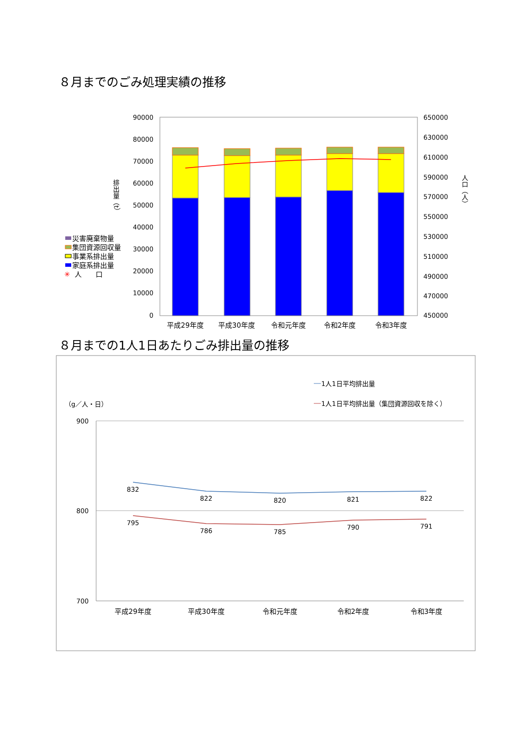８月までのごみ処理実績の推移
90000
80000
70000
60000
50000
40000
30000
20000
10000
0
650000
630000
610000
590000
570000
550000
530000
510000
490000
470000
450000
平成29年度
平成30年度
令和元年度
令和2年度
令和3年度
排出量（t）
人口（人）
災害廃棄物量
集団資源回収量
事業系排出量
家庭系排出量
✳
人　　口
８月までの1人1日あたりごみ排出量の推移
900
800
700
（g／人・日）
1人1日平均排出量
1人1日平均排出量（集団資源回収を除く）
832
822
820
821
822
795
786
785
790
791
平成29年度
平成30年度
令和元年度
令和2年度
令和3年度